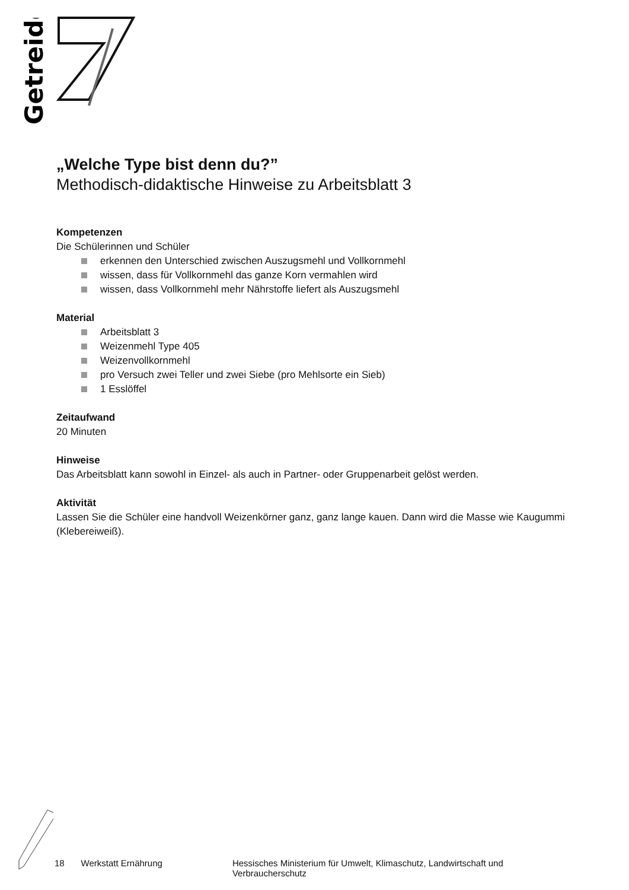Getreide
„Welche Type bist denn du?”
Methodisch-didaktische Hinweise zu Arbeitsblatt 3
Kompetenzen
Die Schülerinnen und Schüler
erkennen den Unterschied zwischen Auszugsmehl und Vollkornmehl
wissen, dass für Vollkornmehl das ganze Korn vermahlen wird
wissen, dass Vollkornmehl mehr Nährstoffe liefert als Auszugsmehl
Material
Arbeitsblatt 3
Weizenmehl Type 405
Weizenvollkornmehl
pro Versuch zwei Teller und zwei Siebe (pro Mehlsorte ein Sieb)
1 Esslöffel
Zeitaufwand
20 Minuten
Hinweise
Das Arbeitsblatt kann sowohl in Einzel- als auch in Partner- oder Gruppenarbeit gelöst werden.
Aktivität
Lassen Sie die Schüler eine handvoll Weizenkörner ganz, ganz lange kauen. Dann wird die Masse wie Kaugummi (Klebereiweiß).
18 Werkstatt Ernährung Hessisches Ministerium für Umwelt, Klimaschutz, Landwirtschaft und Verbraucherschutz